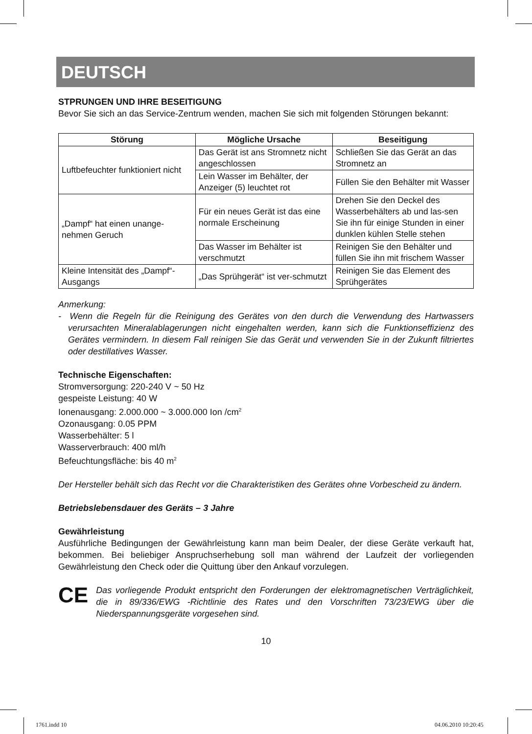DEUTSCH
STPRUNGEN UND IHRE BESEITIGUNG
Bevor Sie sich an das Service-Zentrum wenden, machen Sie sich mit folgenden Störungen bekannt:
| Störung | Mögliche Ursache | Beseitigung |
| --- | --- | --- |
| Luftbefeuchter funktioniert nicht | Das Gerät ist ans Stromnetz nicht angeschlossen | Schließen Sie das Gerät an das Stromnetz an |
| | Lein Wasser im Behälter, der Anzeiger (5) leuchtet rot | Füllen Sie den Behälter mit Wasser |
| „Dampf“ hat einen unange-nehmen Geruch | Für ein neues Gerät ist das eine normale Erscheinung | Drehen Sie den Deckel des Wasserbehälters ab und las-sen Sie ihn für einige Stunden in einer dunklen kühlen Stelle stehen |
| | Das Wasser im Behälter ist verschmutzt | Reinigen Sie den Behälter und füllen Sie ihn mit frischem Wasser |
| Kleine Intensität des „Dampf“-Ausgangs | „Das Sprühgerät“ ist ver-schmutzt | Reinigen Sie das Element des Sprühgerätes |
Anmerkung:
- Wenn die Regeln für die Reinigung des Gerätes von den durch die Verwendung des Hartwassers verursachten Mineralablagerungen nicht eingehalten werden, kann sich die Funktionseffizienz des Gerätes vermindern. In diesem Fall reinigen Sie das Gerät und verwenden Sie in der Zukunft filtriertes oder destillatives Wasser.
Technische Eigenschaften:
Stromversorgung: 220-240 V ~ 50 Hz
gespeiste Leistung: 40 W
Ionenausgang: 2.000.000 ~ 3.000.000 Ion /cm<sup>2</sup>
Ozonausgang: 0.05 PPM
Wasserbehälter: 5 l
Wasserverbrauch: 400 ml/h
Befeuchtungsfläche: bis 40 m<sup>2</sup>
Der Hersteller behält sich das Recht vor die Charakteristiken des Gerätes ohne Vorbescheid zu ändern.
Betriebslebensdauer des Geräts – 3 Jahre
Gewährleistung
Ausführliche Bedingungen der Gewährleistung kann man beim Dealer, der diese Geräte verkauft hat, bekommen. Bei beliebiger Anspruchserhebung soll man während der Laufzeit der vorliegenden Gewährleistung den Check oder die Quittung über den Ankauf vorzulegen.
CE
Das vorliegende Produkt entspricht den Forderungen der elektromagnetischen Verträglichkeit, die in 89/336/EWG -Richtlinie des Rates und den Vorschriften 73/23/EWG über die Niederspannungsgeräte vorgesehen sind.
10
1761.indd 10 04.06.2010 10:20:45